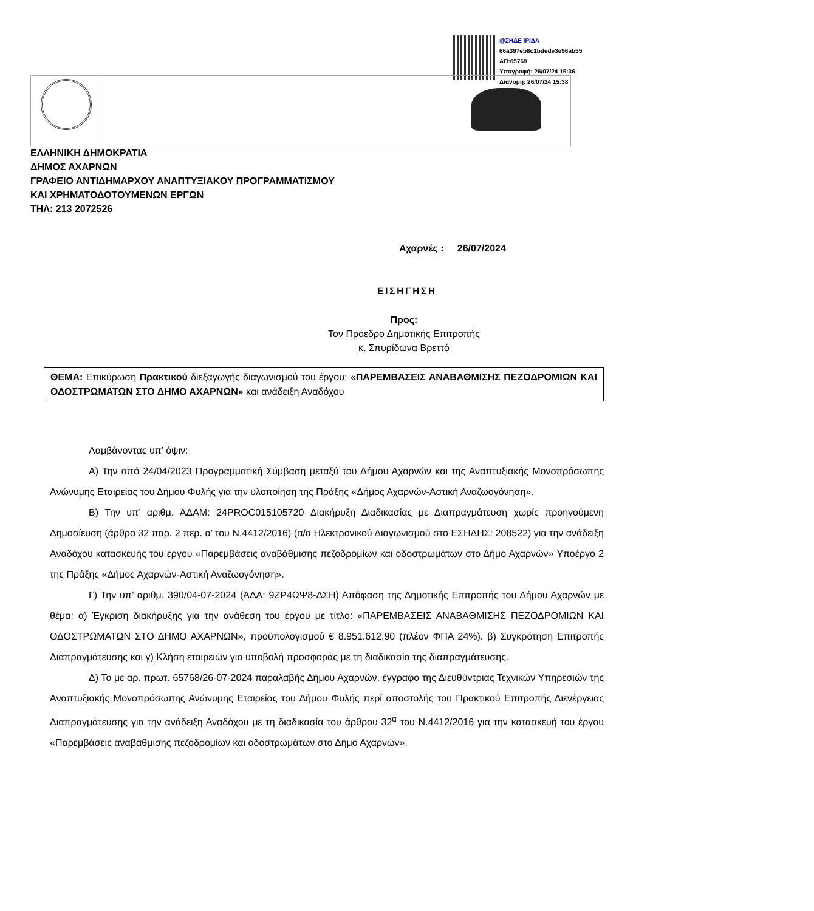@ΣΗΔΕ ΙΡΙΔΑ
66a397eb8c1bdede3e96ab55
ΑΠ:65769
Υπογραφή: 26/07/24 15:36
Διανομή: 26/07/24 15:38
ΕΛΛΗΝΙΚΗ ΔΗΜΟΚΡΑΤΙΑ
ΔΗΜΟΣ ΑΧΑΡΝΩΝ
ΓΡΑΦΕΙΟ ΑΝΤΙΔΗΜΑΡΧΟΥ ΑΝΑΠΤΥΞΙΑΚΟΥ ΠΡΟΓΡΑΜΜΑΤΙΣΜΟΥ
ΚΑΙ ΧΡΗΜΑΤΟΔΟΤΟΥΜΕΝΩΝ ΕΡΓΩΝ
ΤΗΛ: 213 2072526
Αχαρνές : 26/07/2024
ΕΙΣΗΓΗΣΗ
Προς:
Τον Πρόεδρο Δημοτικής Επιτροπής
κ. Σπυρίδωνα Βρεττό
ΘΕΜΑ: Επικύρωση Πρακτικού διεξαγωγής διαγωνισμού του έργου: «ΠΑΡΕΜΒΑΣΕΙΣ ΑΝΑΒΑΘΜΙΣΗΣ ΠΕΖΟΔΡΟΜΙΩΝ ΚΑΙ ΟΔΟΣΤΡΩΜΑΤΩΝ ΣΤΟ ΔΗΜΟ ΑΧΑΡΝΩΝ» και ανάδειξη Αναδόχου
Λαμβάνοντας υπ’ όψιν:
Α) Την από 24/04/2023 Προγραμματική Σύμβαση μεταξύ του Δήμου Αχαρνών και της Αναπτυξιακής Μονοπρόσωπης Ανώνυμης Εταιρείας του Δήμου Φυλής για την υλοποίηση της Πράξης «Δήμος Αχαρνών-Αστική Αναζωογόνηση».
Β) Την υπ’ αριθμ. ΑΔΑΜ: 24PROC015105720 Διακήρυξη Διαδικασίας με Διαπραγμάτευση χωρίς προηγούμενη Δημοσίευση (άρθρο 32 παρ. 2 περ. α’ του Ν.4412/2016) (α/α Ηλεκτρονικού Διαγωνισμού στο ΕΣΗΔΗΣ: 208522) για την ανάδειξη Αναδόχου κατασκευής του έργου «Παρεμβάσεις αναβάθμισης πεζοδρομίων και οδοστρωμάτων στο Δήμο Αχαρνών» Υποέργο 2 της Πράξης «Δήμος Αχαρνών-Αστική Αναζωογόνηση».
Γ) Την υπ’ αριθμ. 390/04-07-2024 (ΑΔΑ: 9ΖΡ4ΩΨ8-ΔΣΗ) Απόφαση της Δημοτικής Επιτροπής του Δήμου Αχαρνών με θέμα: α) Έγκριση διακήρυξης για την ανάθεση του έργου με τίτλο: «ΠΑΡΕΜΒΑΣΕΙΣ ΑΝΑΒΑΘΜΙΣΗΣ ΠΕΖΟΔΡΟΜΙΩΝ ΚΑΙ ΟΔΟΣΤΡΩΜΑΤΩΝ ΣΤΟ ΔΗΜΟ ΑΧΑΡΝΩΝ», προϋπολογισμού € 8.951.612,90 (πλέον ΦΠΑ 24%). β) Συγκρότηση Επιτροπής Διαπραγμάτευσης και γ) Κλήση εταιρειών για υποβολή προσφοράς με τη διαδικασία της διαπραγμάτευσης.
Δ) Το με αρ. πρωτ. 65768/26-07-2024 παραλαβής Δήμου Αχαρνών, έγγραφο της Διευθύντριας Τεχνικών Υπηρεσιών της Αναπτυξιακής Μονοπρόσωπης Ανώνυμης Εταιρείας του Δήμου Φυλής περί αποστολής του Πρακτικού Επιτροπής Διενέργειας Διαπραγμάτευσης για την ανάδειξη Αναδόχου με τη διαδικασία του άρθρου 32<sup>α</sup> του Ν.4412/2016 για την κατασκευή του έργου «Παρεμβάσεις αναβάθμισης πεζοδρομίων και οδοστρωμάτων στο Δήμο Αχαρνών».